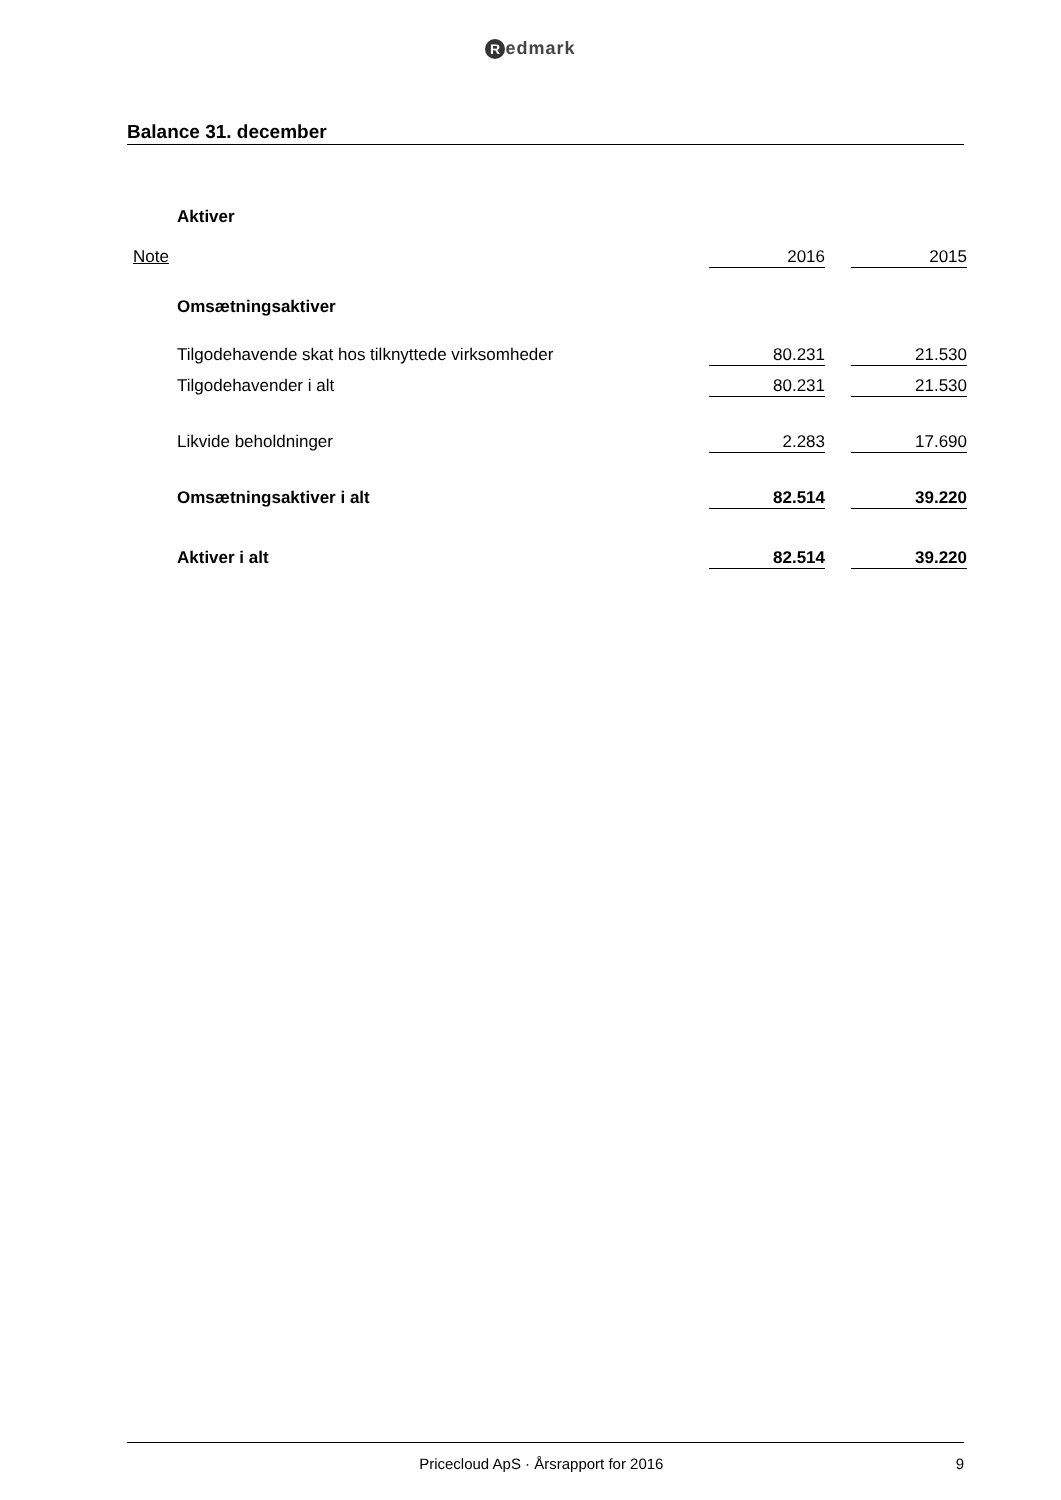Redmark
Balance 31. december
| | Aktiver | | | |
| Note | | 2016 | | 2015 |
| | Omsætningsaktiver | | | |
| | Tilgodehavende skat hos tilknyttede virksomheder | 80.231 | | 21.530 |
| | Tilgodehavender i alt | 80.231 | | 21.530 |
| | Likvide beholdninger | 2.283 | | 17.690 |
| | Omsætningsaktiver i alt | 82.514 | | 39.220 |
| | Aktiver i alt | 82.514 | | 39.220 |
9 Pricecloud ApS · Årsrapport for 2016